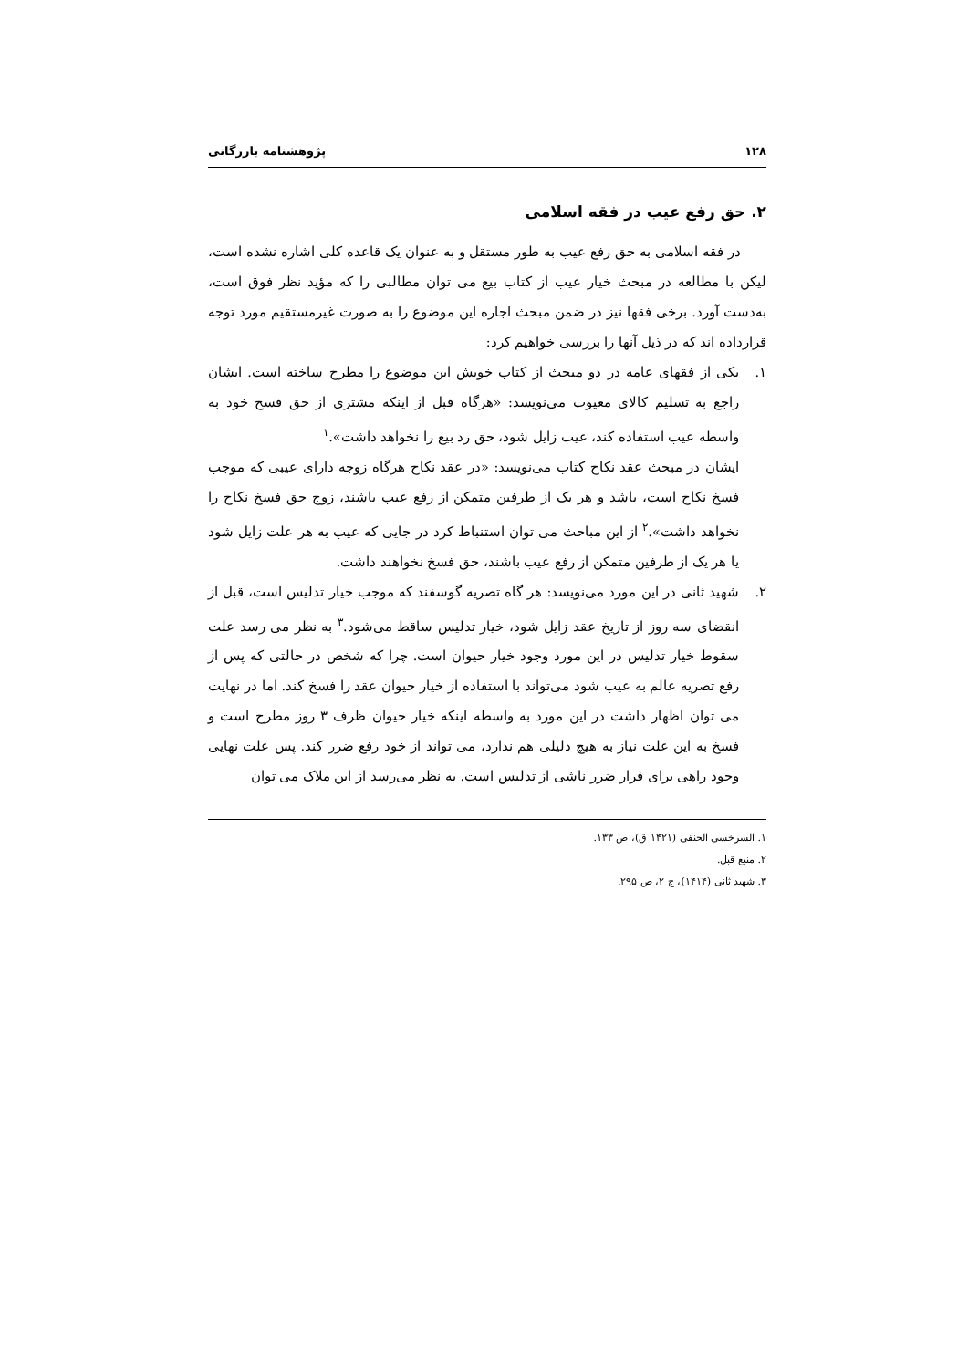۱۲۸ پژوهشنامه بازرگانی
۲. حق رفع عیب در فقه اسلامی
در فقه اسلامی به حق رفع عیب به طور مستقل و به عنوان یک قاعده کلی اشاره نشده است، لیکن با مطالعه در مبحث خیار عیب از کتاب بیع می توان مطالبی را که مؤید نظر فوق است، به‌دست آورد. برخی فقها نیز در ضمن مبحث اجاره این موضوع را به صورت غیرمستقیم مورد توجه قرارداده اند که در ذیل آنها را بررسی خواهیم کرد:
۱. یکی از فقهای عامه در دو مبحث از کتاب خویش این موضوع را مطرح ساخته است. ایشان راجع به تسلیم کالای معیوب می‌نویسد: «هرگاه قبل از اینکه مشتری از حق فسخ خود به واسطه عیب استفاده کند، عیب زایل شود، حق رد بیع را نخواهد داشت».<sup>۱</sup>
ایشان در مبحث عقد نکاح کتاب می‌نویسد: «در عقد نکاح هرگاه زوجه دارای عیبی که موجب فسخ نکاح است، باشد و هر یک از طرفین متمکن از رفع عیب باشند، زوج حق فسخ نکاح را نخواهد داشت».<sup>۲</sup> از این مباحث می توان استنباط کرد در جایی که عیب به هر علت زایل شود یا هر یک از طرفین متمکن از رفع عیب باشند، حق فسخ نخواهند داشت.
۲. شهید ثانی در این مورد می‌نویسد: هر گاه تصریه گوسفند که موجب خیار تدلیس است، قبل از انقضای سه روز از تاریخ عقد زایل شود، خیار تدلیس ساقط می‌شود.<sup>۳</sup> به نظر می رسد علت سقوط خیار تدلیس در این مورد وجود خیار حیوان است. چرا که شخص در حالتی که پس از رفع تصریه عالم به عیب شود می‌تواند با استفاده از خیار حیوان عقد را فسخ کند. اما در نهایت می توان اظهار داشت در این مورد به واسطه اینکه خیار حیوان ظرف ۳ روز مطرح است و فسخ به این علت نیاز به هیچ دلیلی هم ندارد، می تواند از خود رفع ضرر کند. پس علت نهایی وجود راهی برای فرار ضرر ناشی از تدلیس است. به نظر می‌رسد از این ملاک می توان
۱. السرخسی الحنفی (۱۴۲۱ ق)، ص ۱۳۳.
۲. منبع قبل.
۳. شهید ثانی (۱۴۱۴)، ج ۲، ص ۲۹۵.